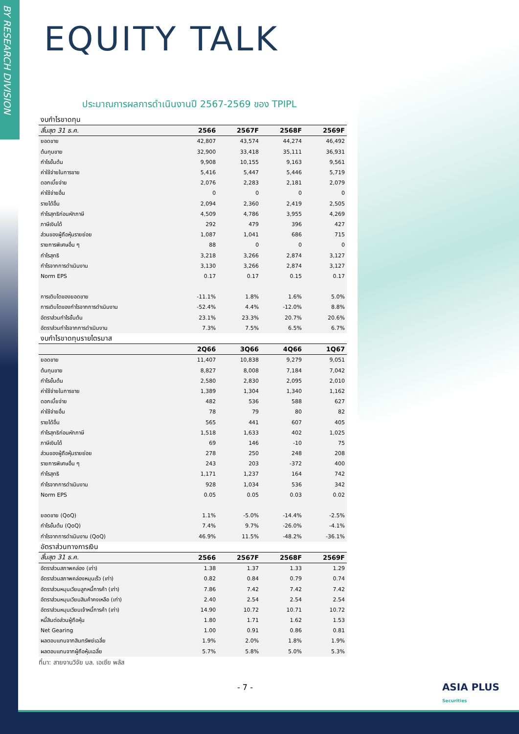BY RESEARCH DIVISION
EQUITY TALK
ประมาณการผลการดำเนินงานปี 2567-2569 ของ TPIPL
| งบกำไรขาดทุน | | | | |
| สิ้นสุด 31 ธ.ค. | 2566 | 2567F | 2568F | 2569F |
| ยอดขาย | 42,807 | 43,574 | 44,274 | 46,492 |
| ต้นทุนขาย | 32,900 | 33,418 | 35,111 | 36,931 |
| กำไรขั้นต้น | 9,908 | 10,155 | 9,163 | 9,561 |
| ค่าใช้จ่ายในการขาย | 5,416 | 5,447 | 5,446 | 5,719 |
| ดอกเบี้ยจ่าย | 2,076 | 2,283 | 2,181 | 2,079 |
| ค่าใช้จ่ายอื่น | 0 | 0 | 0 | 0 |
| รายได้อื่น | 2,094 | 2,360 | 2,419 | 2,505 |
| กำไรสุทธิก่อนหักภาษี | 4,509 | 4,786 | 3,955 | 4,269 |
| ภาษีเงินได้ | 292 | 479 | 396 | 427 |
| ส่วนของผู้ถือหุ้นรายย่อย | 1,087 | 1,041 | 686 | 715 |
| รายการพิเศษอื่น ๆ | 88 | 0 | 0 | 0 |
| กำไรสุทธิ | 3,218 | 3,266 | 2,874 | 3,127 |
| กำไรจากการดำเนินงาน | 3,130 | 3,266 | 2,874 | 3,127 |
| Norm EPS | 0.17 | 0.17 | 0.15 | 0.17 |
| การเติบโตของยอดขาย | -11.1% | 1.8% | 1.6% | 5.0% |
| การเติบโตของกำไรจากการดำเนินงาน | -52.4% | 4.4% | -12.0% | 8.8% |
| อัตราส่วนกำไรขั้นต้น | 23.1% | 23.3% | 20.7% | 20.6% |
| อัตราส่วนกำไรจากการดำเนินงาน | 7.3% | 7.5% | 6.5% | 6.7% |
| งบกำไรขาดทุนรายไตรมาส | | | | |
| | 2Q66 | 3Q66 | 4Q66 | 1Q67 |
| ยอดขาย | 11,407 | 10,838 | 9,279 | 9,051 |
| ต้นทุนขาย | 8,827 | 8,008 | 7,184 | 7,042 |
| กำไรขั้นต้น | 2,580 | 2,830 | 2,095 | 2,010 |
| ค่าใช้จ่ายในการขาย | 1,389 | 1,304 | 1,340 | 1,162 |
| ดอกเบี้ยจ่าย | 482 | 536 | 588 | 627 |
| ค่าใช้จ่ายอื่น | 78 | 79 | 80 | 82 |
| รายได้อื่น | 565 | 441 | 607 | 405 |
| กำไรสุทธิก่อนหักภาษี | 1,518 | 1,633 | 402 | 1,025 |
| ภาษีเงินได้ | 69 | 146 | -10 | 75 |
| ส่วนของผู้ถือหุ้นรายย่อย | 278 | 250 | 248 | 208 |
| รายการพิเศษอื่น ๆ | 243 | 203 | -372 | 400 |
| กำไรสุทธิ | 1,171 | 1,237 | 164 | 742 |
| กำไรจากการดำเนินงาน | 928 | 1,034 | 536 | 342 |
| Norm EPS | 0.05 | 0.05 | 0.03 | 0.02 |
| ยอดขาย (QoQ) | 1.1% | -5.0% | -14.4% | -2.5% |
| กำไรขั้นต้น (QoQ) | 7.4% | 9.7% | -26.0% | -4.1% |
| กำไรจากการดำเนินงาน (QoQ) | 46.9% | 11.5% | -48.2% | -36.1% |
| อัตราส่วนทางการเงิน | | | | |
| สิ้นสุด 31 ธ.ค. | 2566 | 2567F | 2568F | 2569F |
| อัตราส่วนสภาพคล่อง (เท่า) | 1.38 | 1.37 | 1.33 | 1.29 |
| อัตราส่วนสภาพคล่องหมุนเร็ว (เท่า) | 0.82 | 0.84 | 0.79 | 0.74 |
| อัตราส่วนหมุนเวียนลูกหนี้การค้า (เท่า) | 7.86 | 7.42 | 7.42 | 7.42 |
| อัตราส่วนหมุนเวียนสินค้าคงเหลือ (เท่า) | 2.40 | 2.54 | 2.54 | 2.54 |
| อัตราส่วนหมุนเวียนเจ้าหนี้การค้า (เท่า) | 14.90 | 10.72 | 10.71 | 10.72 |
| หนี้สินต่อส่วนผู้ถือหุ้น | 1.80 | 1.71 | 1.62 | 1.53 |
| Net Gearing | 1.00 | 0.91 | 0.86 | 0.81 |
| ผลตอบแทนจากสินทรัพย์เฉลี่ย | 1.9% | 2.0% | 1.8% | 1.9% |
| ผลตอบแทนจากผู้ถือหุ้นเฉลี่ย | 5.7% | 5.8% | 5.0% | 5.3% |
ที่มา: สายงานวิจัย บล. เอเซีย พลัส
- 7 -
ASIA PLUS
Securities